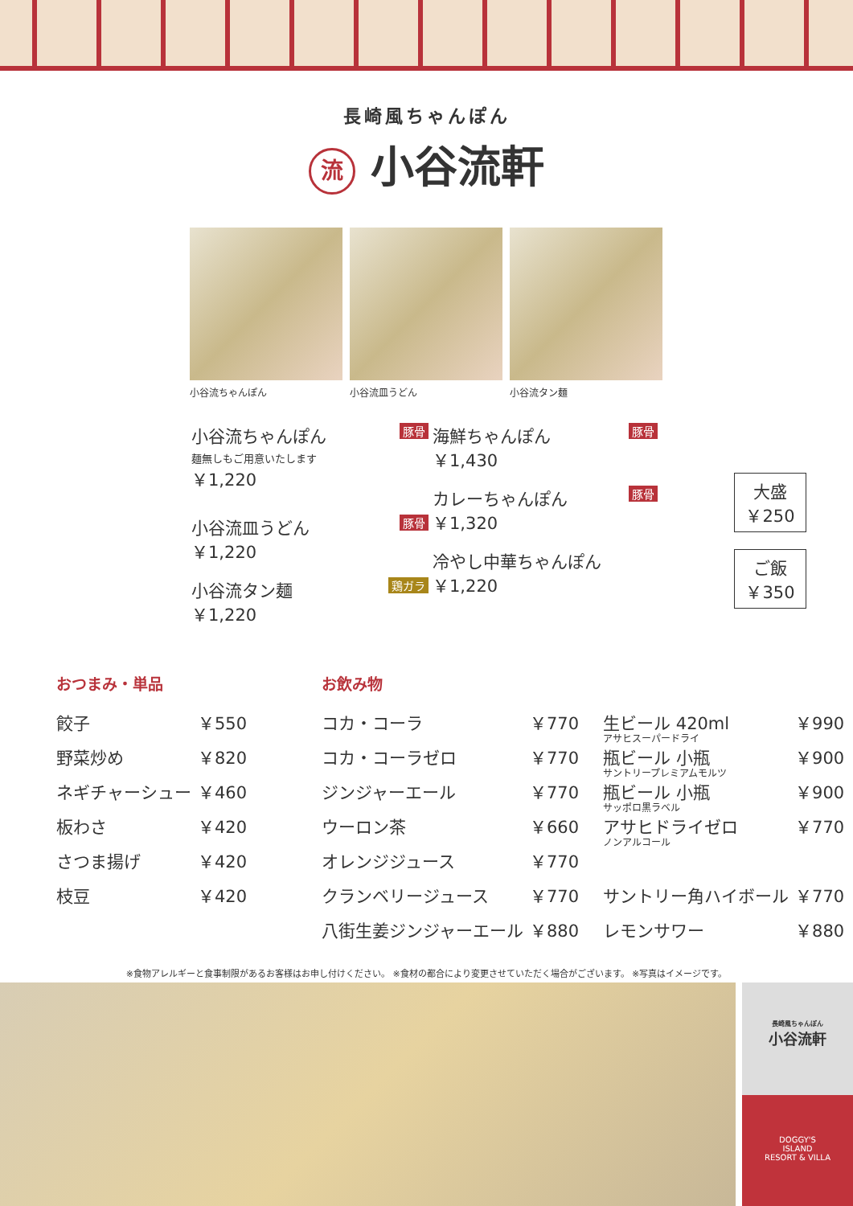長崎風ちゃんぽん
流 小谷流軒
小谷流ちゃんぽん 小谷流皿うどん 小谷流タン麺
豚骨 小谷流ちゃんぽん
麺無しもご用意いたします
￥1,220
豚骨 小谷流皿うどん
￥1,220
鶏ガラ 小谷流タン麺
￥1,220
豚骨 海鮮ちゃんぽん
￥1,430
豚骨 カレーちゃんぽん
￥1,320
冷やし中華ちゃんぽん
￥1,220
大盛
￥250
ご飯
￥350
おつまみ・単品
| 餃子 | ￥550 |
| 野菜炒め | ￥820 |
| ネギチャーシュー | ￥460 |
| 板わさ | ￥420 |
| さつま揚げ | ￥420 |
| 枝豆 | ￥420 |
お飲み物
| コカ・コーラ | ￥770 | 生ビール 420ml アサヒスーパードライ | ￥990 |
| コカ・コーラゼロ | ￥770 | 瓶ビール 小瓶 サントリープレミアムモルツ | ￥900 |
| ジンジャーエール | ￥770 | 瓶ビール 小瓶 サッポロ黒ラベル | ￥900 |
| ウーロン茶 | ￥660 | アサヒドライゼロ ノンアルコール | ￥770 |
| オレンジジュース | ￥770 | | |
| クランベリージュース | ￥770 | サントリー角ハイボール | ￥770 |
| 八街生姜ジンジャーエール | ￥880 | レモンサワー | ￥880 |
※食物アレルギーと食事制限があるお客様はお申し付けください。 ※食材の都合により変更させていただく場合がございます。 ※写真はイメージです。
長崎風ちゃんぽん
小谷流軒
DOGGY'S
ISLAND
RESORT & VILLA